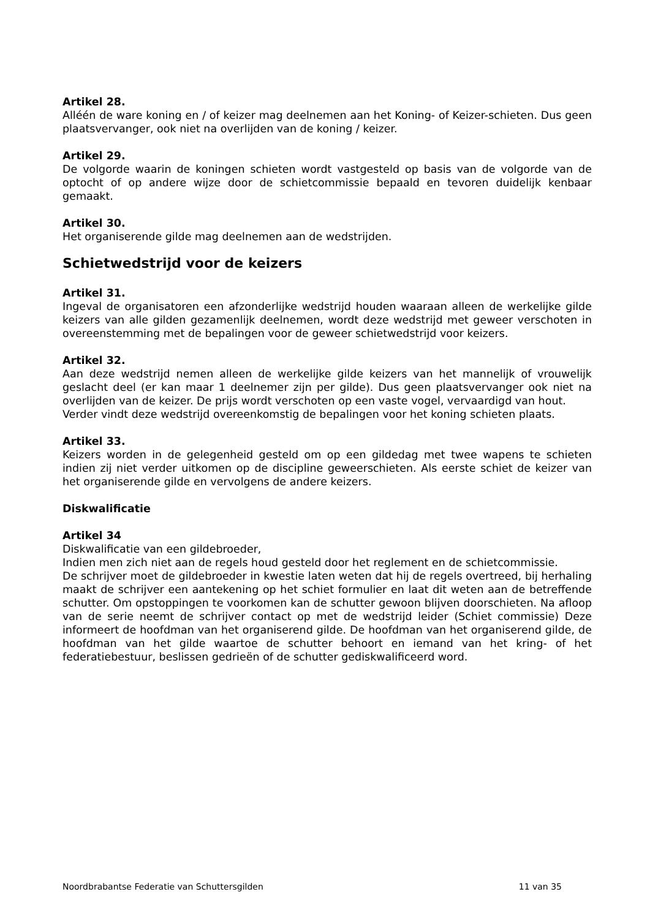Artikel 28.
Alléén de ware koning en / of keizer mag deelnemen aan het Koning- of Keizer-schieten. Dus geen plaatsvervanger, ook niet na overlijden van de koning / keizer.
Artikel 29.
De volgorde waarin de koningen schieten wordt vastgesteld op basis van de volgorde van de optocht of op andere wijze door de schietcommissie bepaald en tevoren duidelijk kenbaar gemaakt.
Artikel 30.
Het organiserende gilde mag deelnemen aan de wedstrijden.
Schietwedstrijd voor de keizers
Artikel 31.
Ingeval de organisatoren een afzonderlijke wedstrijd houden waaraan alleen de werkelijke gilde keizers van alle gilden gezamenlijk deelnemen, wordt deze wedstrijd met geweer verschoten in overeenstemming met de bepalingen voor de geweer schietwedstrijd voor keizers.
Artikel 32.
Aan deze wedstrijd nemen alleen de werkelijke gilde keizers van het mannelijk of vrouwelijk geslacht deel (er kan maar 1 deelnemer zijn per gilde). Dus geen plaatsvervanger ook niet na overlijden van de keizer. De prijs wordt verschoten op een vaste vogel, vervaardigd van hout.
Verder vindt deze wedstrijd overeenkomstig de bepalingen voor het koning schieten plaats.
Artikel 33.
Keizers worden in de gelegenheid gesteld om op een gildedag met twee wapens te schieten indien zij niet verder uitkomen op de discipline geweerschieten. Als eerste schiet de keizer van het organiserende gilde en vervolgens de andere keizers.
Diskwalificatie
Artikel 34
Diskwalificatie van een gildebroeder,
Indien men zich niet aan de regels houd gesteld door het reglement en de schietcommissie.
De schrijver moet de gildebroeder in kwestie laten weten dat hij de regels overtreed, bij herhaling maakt de schrijver een aantekening op het schiet formulier en laat dit weten aan de betreffende schutter. Om opstoppingen te voorkomen kan de schutter gewoon blijven doorschieten. Na afloop van de serie neemt de schrijver contact op met de wedstrijd leider (Schiet commissie) Deze informeert de hoofdman van het organiserend gilde. De hoofdman van het organiserend gilde, de hoofdman van het gilde waartoe de schutter behoort en iemand van het kring- of het federatiebestuur, beslissen gedrieën of de schutter gediskwalificeerd word.
Noordbrabantse Federatie van Schuttersgilden 11 van 35